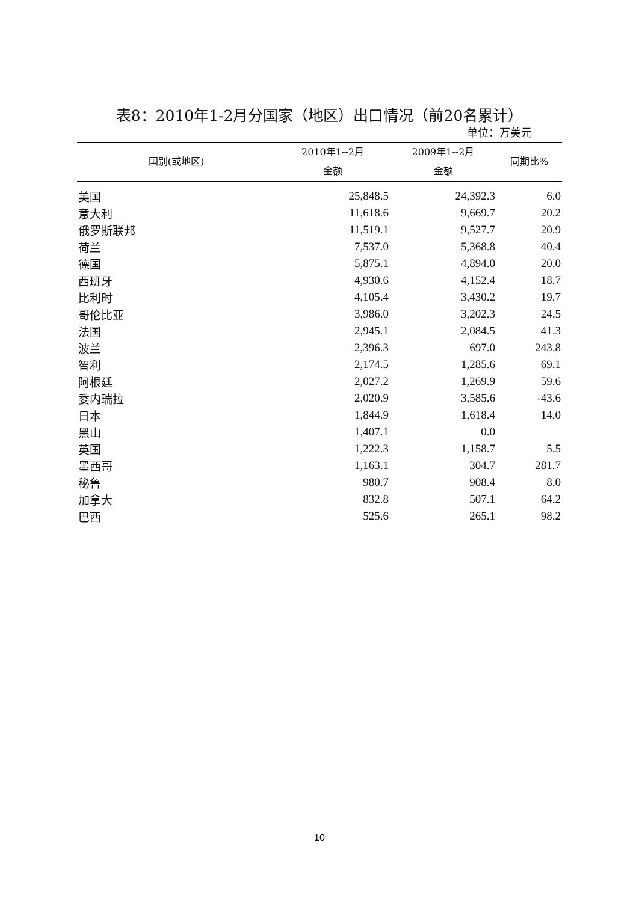表8：2010年1-2月分国家（地区）出口情况（前20名累计）
单位：万美元
| 国别(或地区) | 2010年1--2月 金额 | 2009年1--2月 金额 | 同期比% |
| --- | --- | --- | --- |
| 美国 | 25,848.5 | 24,392.3 | 6.0 |
| 意大利 | 11,618.6 | 9,669.7 | 20.2 |
| 俄罗斯联邦 | 11,519.1 | 9,527.7 | 20.9 |
| 荷兰 | 7,537.0 | 5,368.8 | 40.4 |
| 德国 | 5,875.1 | 4,894.0 | 20.0 |
| 西班牙 | 4,930.6 | 4,152.4 | 18.7 |
| 比利时 | 4,105.4 | 3,430.2 | 19.7 |
| 哥伦比亚 | 3,986.0 | 3,202.3 | 24.5 |
| 法国 | 2,945.1 | 2,084.5 | 41.3 |
| 波兰 | 2,396.3 | 697.0 | 243.8 |
| 智利 | 2,174.5 | 1,285.6 | 69.1 |
| 阿根廷 | 2,027.2 | 1,269.9 | 59.6 |
| 委内瑞拉 | 2,020.9 | 3,585.6 | -43.6 |
| 日本 | 1,844.9 | 1,618.4 | 14.0 |
| 黑山 | 1,407.1 | 0.0 | |
| 英国 | 1,222.3 | 1,158.7 | 5.5 |
| 墨西哥 | 1,163.1 | 304.7 | 281.7 |
| 秘鲁 | 980.7 | 908.4 | 8.0 |
| 加拿大 | 832.8 | 507.1 | 64.2 |
| 巴西 | 525.6 | 265.1 | 98.2 |
10